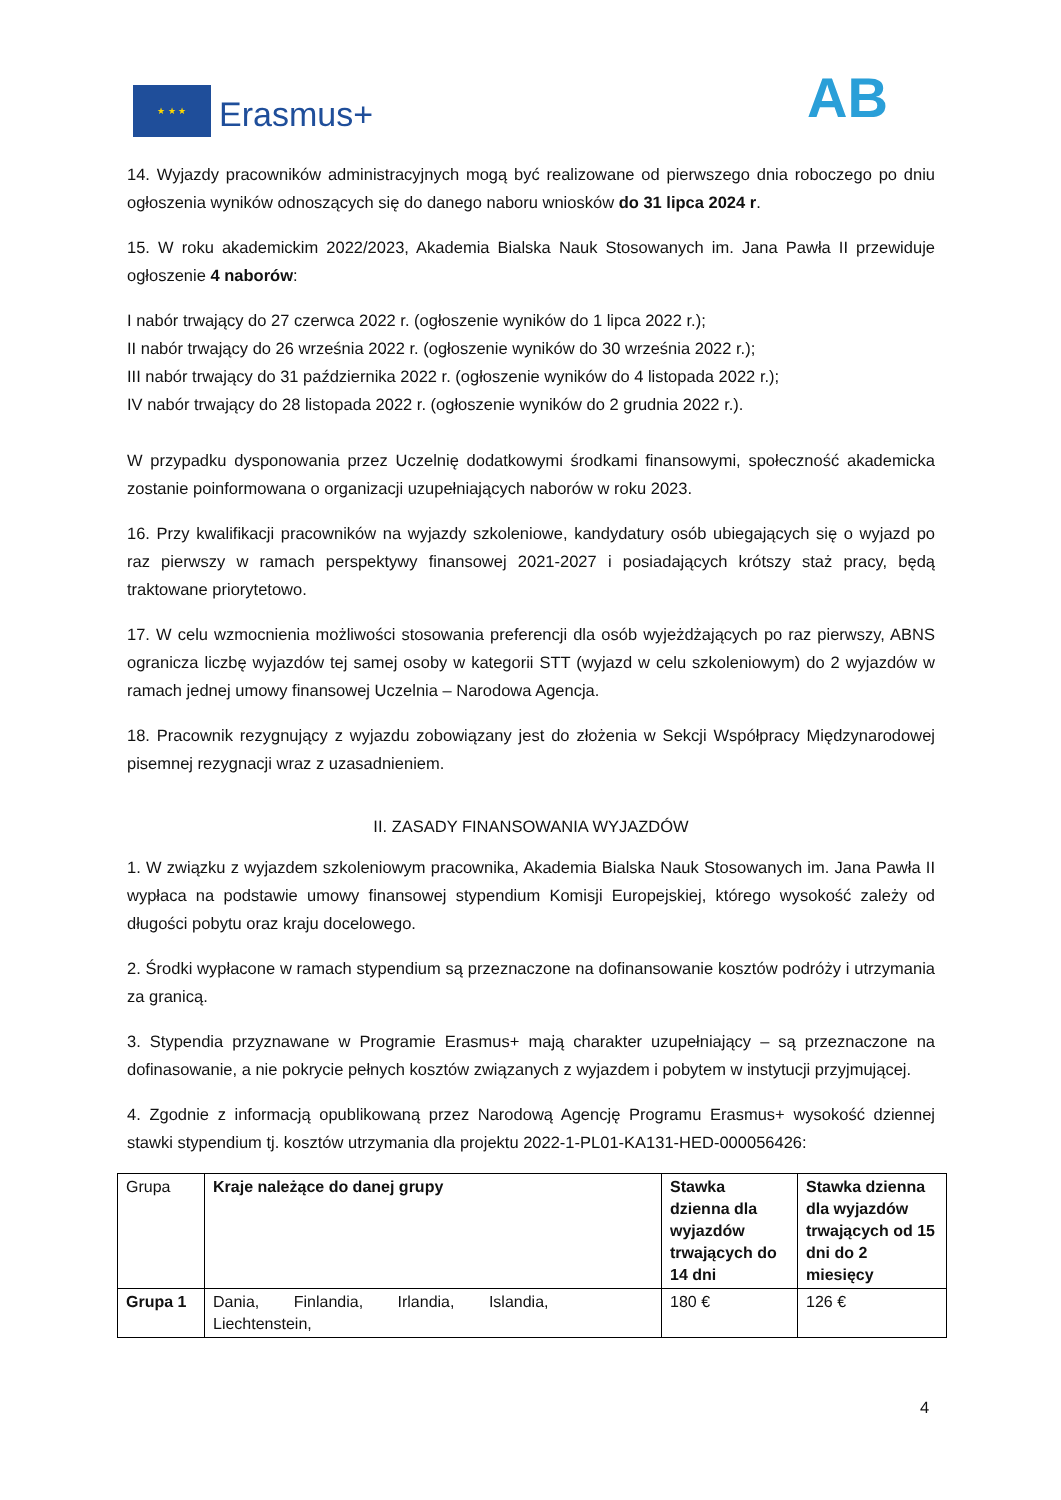★ ★ ★
Erasmus+ AB
14. Wyjazdy pracowników administracyjnych mogą być realizowane od pierwszego dnia roboczego po dniu ogłoszenia wyników odnoszących się do danego naboru wniosków do 31 lipca 2024 r.
15. W roku akademickim 2022/2023, Akademia Bialska Nauk Stosowanych im. Jana Pawła II przewiduje ogłoszenie 4 naborów:
I nabór trwający do 27 czerwca 2022 r. (ogłoszenie wyników do 1 lipca 2022 r.);
II nabór trwający do 26 września 2022 r. (ogłoszenie wyników do 30 września 2022 r.);
III nabór trwający do 31 października 2022 r. (ogłoszenie wyników do 4 listopada 2022 r.);
IV nabór trwający do 28 listopada 2022 r. (ogłoszenie wyników do 2 grudnia 2022 r.).
W przypadku dysponowania przez Uczelnię dodatkowymi środkami finansowymi, społeczność akademicka zostanie poinformowana o organizacji uzupełniających naborów w roku 2023.
16. Przy kwalifikacji pracowników na wyjazdy szkoleniowe, kandydatury osób ubiegających się o wyjazd po raz pierwszy w ramach perspektywy finansowej 2021-2027 i posiadających krótszy staż pracy, będą traktowane priorytetowo.
17. W celu wzmocnienia możliwości stosowania preferencji dla osób wyjeżdżających po raz pierwszy, ABNS ogranicza liczbę wyjazdów tej samej osoby w kategorii STT (wyjazd w celu szkoleniowym) do 2 wyjazdów w ramach jednej umowy finansowej Uczelnia – Narodowa Agencja.
18. Pracownik rezygnujący z wyjazdu zobowiązany jest do złożenia w Sekcji Współpracy Międzynarodowej pisemnej rezygnacji wraz z uzasadnieniem.
II. ZASADY FINANSOWANIA WYJAZDÓW
1. W związku z wyjazdem szkoleniowym pracownika, Akademia Bialska Nauk Stosowanych im. Jana Pawła II wypłaca na podstawie umowy finansowej stypendium Komisji Europejskiej, którego wysokość zależy od długości pobytu oraz kraju docelowego.
2. Środki wypłacone w ramach stypendium są przeznaczone na dofinansowanie kosztów podróży i utrzymania za granicą.
3. Stypendia przyznawane w Programie Erasmus+ mają charakter uzupełniający – są przeznaczone na dofinasowanie, a nie pokrycie pełnych kosztów związanych z wyjazdem i pobytem w instytucji przyjmującej.
4. Zgodnie z informacją opublikowaną przez Narodową Agencję Programu Erasmus+ wysokość dziennej stawki stypendium tj. kosztów utrzymania dla projektu 2022-1-PL01-KA131-HED-000056426:
| Grupa | Kraje należące do danej grupy | Stawka dzienna dla wyjazdów trwających do 14 dni | Stawka dzienna dla wyjazdów trwających od 15 dni do 2 miesięcy |
| Grupa 1 | Dania, Finlandia, Irlandia, Islandia, Liechtenstein, | 180 € | 126 € |
4